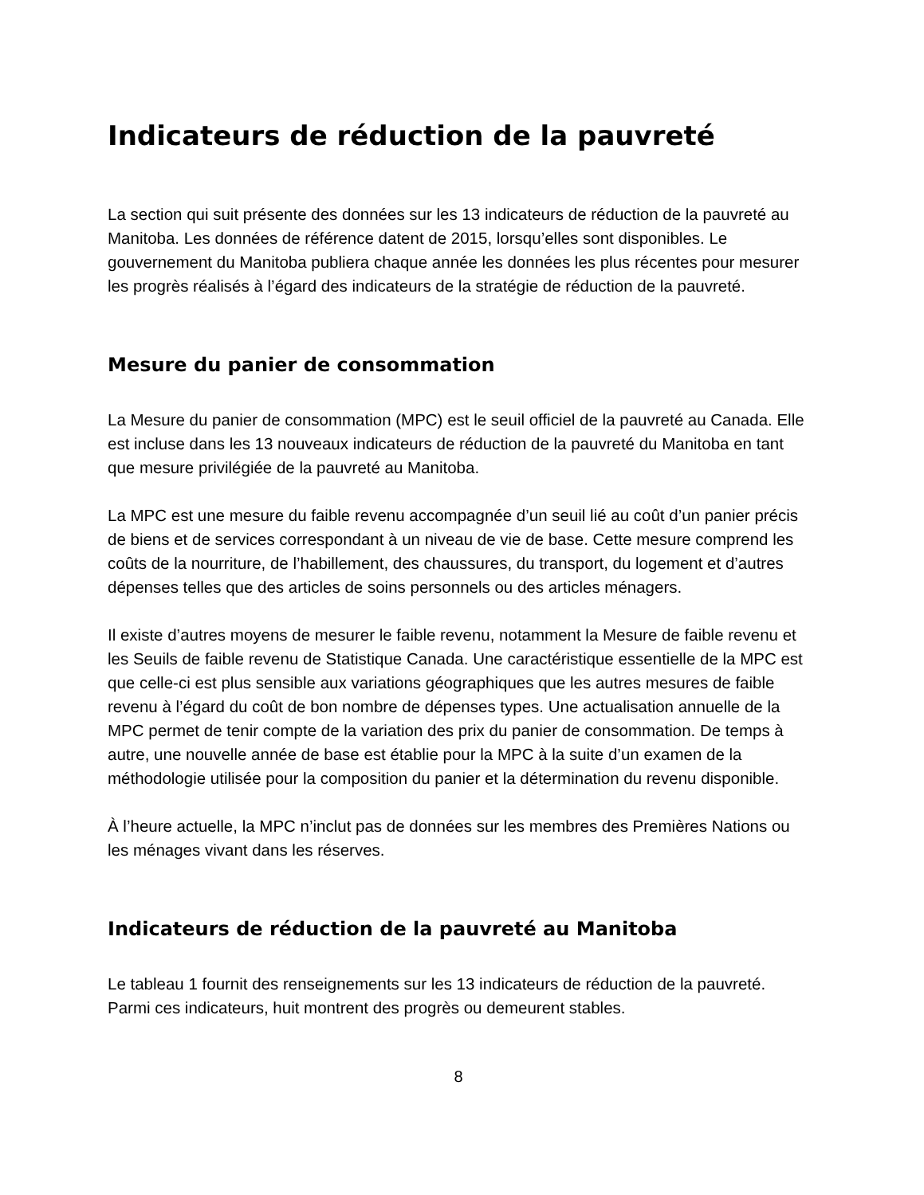Indicateurs de réduction de la pauvreté
La section qui suit présente des données sur les 13 indicateurs de réduction de la pauvreté au Manitoba. Les données de référence datent de 2015, lorsqu’elles sont disponibles. Le gouvernement du Manitoba publiera chaque année les données les plus récentes pour mesurer les progrès réalisés à l’égard des indicateurs de la stratégie de réduction de la pauvreté.
Mesure du panier de consommation
La Mesure du panier de consommation (MPC) est le seuil officiel de la pauvreté au Canada. Elle est incluse dans les 13 nouveaux indicateurs de réduction de la pauvreté du Manitoba en tant que mesure privilégiée de la pauvreté au Manitoba.
La MPC est une mesure du faible revenu accompagnée d’un seuil lié au coût d’un panier précis de biens et de services correspondant à un niveau de vie de base. Cette mesure comprend les coûts de la nourriture, de l’habillement, des chaussures, du transport, du logement et d’autres dépenses telles que des articles de soins personnels ou des articles ménagers.
Il existe d’autres moyens de mesurer le faible revenu, notamment la Mesure de faible revenu et les Seuils de faible revenu de Statistique Canada. Une caractéristique essentielle de la MPC est que celle-ci est plus sensible aux variations géographiques que les autres mesures de faible revenu à l’égard du coût de bon nombre de dépenses types. Une actualisation annuelle de la MPC permet de tenir compte de la variation des prix du panier de consommation. De temps à autre, une nouvelle année de base est établie pour la MPC à la suite d’un examen de la méthodologie utilisée pour la composition du panier et la détermination du revenu disponible.
À l’heure actuelle, la MPC n’inclut pas de données sur les membres des Premières Nations ou les ménages vivant dans les réserves.
Indicateurs de réduction de la pauvreté au Manitoba
Le tableau 1 fournit des renseignements sur les 13 indicateurs de réduction de la pauvreté. Parmi ces indicateurs, huit montrent des progrès ou demeurent stables.
8